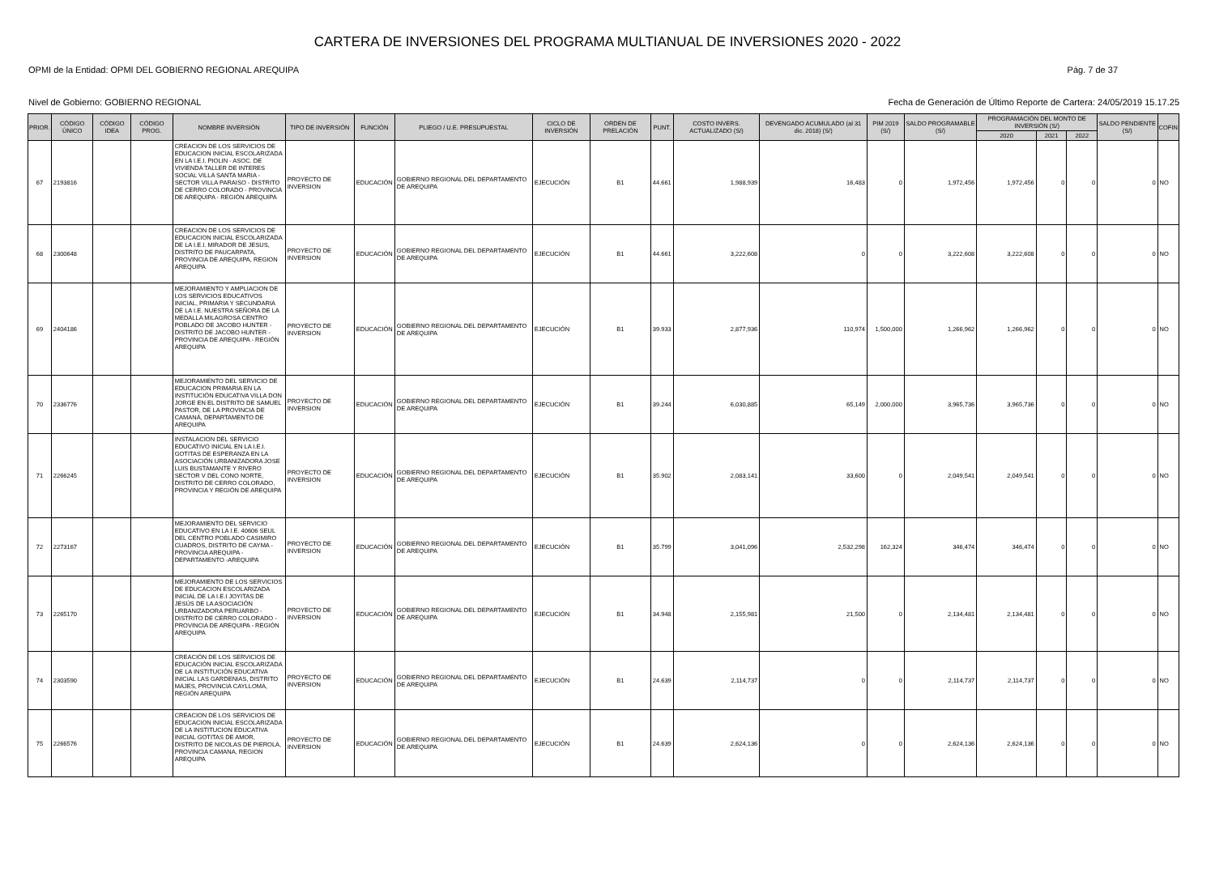CARTERA DE INVERSIONES DEL PROGRAMA MULTIANUAL DE INVERSIONES 2020 - 2022
OPMI de la Entidad: OPMI DEL GOBIERNO REGIONAL AREQUIPA Pág. 7 de 37
Nivel de Gobierno: GOBIERNO REGIONAL Fecha de Generación de Último Reporte de Cartera: 24/05/2019 15.17.25
| PRIOR. | CÓDIGO ÚNICO | CÓDIGO IDEA | CÓDIGO PROG. | NOMBRE INVERSIÓN | TIPO DE INVERSIÓN | FUNCIÓN | PLIEGO / U.E. PRESUPUESTAL | CICLO DE INVERSIÓN | ORDEN DE PRELACIÓN | PUNT. | COSTO INVERS. ACTUALIZADO (S/) | DEVENGADO ACUMULADO (al 31 dic. 2018) (S/) | PIM 2019 (S/) | SALDO PROGRAMABLE (S/) | PROGRAMACIÓN DEL MONTO DE INVERSIÓN (S/) | | | SALDO PENDIENTE (S/) | COFIN |
| --- | --- | --- | --- | --- | --- | --- | --- | --- | --- | --- | --- | --- | --- | --- | --- | --- | --- | --- | --- |
| | | | | | | | | | | | | | | | 2020 | 2021 | 2022 | | |
| 67 | 2193816 | | | CREACION DE LOS SERVICIOS DE EDUCACION INICIAL ESCOLARIZADA EN LA I.E.I. PIOLIN - ASOC. DE VIVIENDA TALLER DE INTERES SOCIAL VILLA SANTA MARIA - SECTOR VILLA PARAISO - DISTRITO DE CERRO COLORADO - PROVINCIA DE AREQUIPA - REGIÓN AREQUIPA | PROYECTO DE INVERSION | EDUCACIÓN | GOBIERNO REGIONAL DEL DEPARTAMENTO DE AREQUIPA | EJECUCIÓN | B1 | 44.661 | 1,988,939 | 16,483 | 0 | 1,972,456 | 1,972,456 | 0 | 0 | 0 | NO |
| 68 | 2300648 | | | CREACION DE LOS SERVICIOS DE EDUCACION INICIAL ESCOLARIZADA DE LA I.E.I. MIRADOR DE JESUS, DISTRITO DE PAUCARPATA, PROVINCIA DE AREQUIPA, REGION AREQUIPA | PROYECTO DE INVERSION | EDUCACIÓN | GOBIERNO REGIONAL DEL DEPARTAMENTO DE AREQUIPA | EJECUCIÓN | B1 | 44.661 | 3,222,608 | 0 | 0 | 3,222,608 | 3,222,608 | 0 | 0 | 0 | NO |
| 69 | 2404186 | | | MEJORAMIENTO Y AMPLIACION DE LOS SERVICIOS EDUCATIVOS INICIAL, PRIMARIA Y SECUNDARIA DE LA I.E. NUESTRA SEÑORA DE LA MEDALLA MILAGROSA CENTRO POBLADO DE JACOBO HUNTER - DISTRITO DE JACOBO HUNTER - PROVINCIA DE AREQUIPA - REGIÓN AREQUIPA | PROYECTO DE INVERSION | EDUCACIÓN | GOBIERNO REGIONAL DEL DEPARTAMENTO DE AREQUIPA | EJECUCIÓN | B1 | 39.933 | 2,877,936 | 110,974 | 1,500,000 | 1,266,962 | 1,266,962 | 0 | 0 | 0 | NO |
| 70 | 2336776 | | | MEJORAMIENTO DEL SERVICIO DE EDUCACION PRIMARIA EN LA INSTITUCIÓN EDUCATIVA VILLA DON JORGE EN EL DISTRITO DE SAMUEL PASTOR, DE LA PROVINCIA DE CAMANÁ, DEPARTAMENTO DE AREQUIPA | PROYECTO DE INVERSION | EDUCACIÓN | GOBIERNO REGIONAL DEL DEPARTAMENTO DE AREQUIPA | EJECUCIÓN | B1 | 39.244 | 6,030,885 | 65,149 | 2,000,000 | 3,965,736 | 3,965,736 | 0 | 0 | 0 | NO |
| 71 | 2266245 | | | INSTALACION DEL SERVICIO EDUCATIVO INICIAL EN LA I.E.I. GOTITAS DE ESPERANZA EN LA ASOCIACIÓN URBANIZADORA JOSE LUIS BUSTAMANTE Y RIVERO SECTOR V DEL CONO NORTE, DISTRITO DE CERRO COLORADO, PROVINCIA Y REGIÓN DE AREQUIPA | PROYECTO DE INVERSION | EDUCACIÓN | GOBIERNO REGIONAL DEL DEPARTAMENTO DE AREQUIPA | EJECUCIÓN | B1 | 35.902 | 2,083,141 | 33,600 | 0 | 2,049,541 | 2,049,541 | 0 | 0 | 0 | NO |
| 72 | 2273167 | | | MEJORAMIENTO DEL SERVICIO EDUCATIVO EN LA I.E. 40606 SEUL DEL CENTRO POBLADO CASIMIRO CUADROS, DISTRITO DE CAYMA - PROVINCIA AREQUIPA - DEPARTAMENTO -AREQUIPA | PROYECTO DE INVERSION | EDUCACIÓN | GOBIERNO REGIONAL DEL DEPARTAMENTO DE AREQUIPA | EJECUCIÓN | B1 | 35.799 | 3,041,096 | 2,532,298 | 162,324 | 346,474 | 346,474 | 0 | 0 | 0 | NO |
| 73 | 2265170 | | | MEJORAMIENTO DE LOS SERVICIOS DE EDUCACION ESCOLARIZADA INICIAL DE LA I.E.I JOYITAS DE JESÚS DE LA ASOCIACIÓN URBANIZADORA PERUARBO - DISTRITO DE CERRO COLORADO - PROVINCIA DE AREQUIPA - REGIÓN AREQUIPA | PROYECTO DE INVERSION | EDUCACIÓN | GOBIERNO REGIONAL DEL DEPARTAMENTO DE AREQUIPA | EJECUCIÓN | B1 | 34.948 | 2,155,981 | 21,500 | 0 | 2,134,481 | 2,134,481 | 0 | 0 | 0 | NO |
| 74 | 2303590 | | | CREACIÓN DE LOS SERVICIOS DE EDUCACIÓN INICIAL ESCOLARIZADA DE LA INSTITUCIÓN EDUCATIVA INICIAL LAS GARDENIAS, DISTRITO MAJES, PROVINCIA CAYLLOMA, REGIÓN AREQUIPA | PROYECTO DE INVERSION | EDUCACIÓN | GOBIERNO REGIONAL DEL DEPARTAMENTO DE AREQUIPA | EJECUCIÓN | B1 | 24.639 | 2,114,737 | 0 | 0 | 2,114,737 | 2,114,737 | 0 | 0 | 0 | NO |
| 75 | 2266576 | | | CREACION DE LOS SERVICIOS DE EDUCACION INICIAL ESCOLARIZADA DE LA INSTITUCION EDUCATIVA INICIAL GOTITAS DE AMOR, DISTRITO DE NICOLAS DE PIEROLA, PROVINCIA CAMANA, REGION AREQUIPA | PROYECTO DE INVERSION | EDUCACIÓN | GOBIERNO REGIONAL DEL DEPARTAMENTO DE AREQUIPA | EJECUCIÓN | B1 | 24.639 | 2,624,136 | 0 | 0 | 2,624,136 | 2,624,136 | 0 | 0 | 0 | NO |